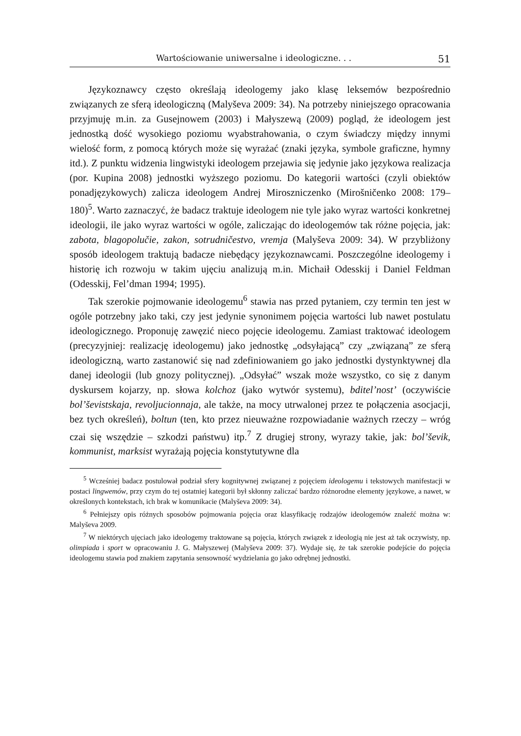Wartościowanie uniwersalne i ideologiczne. . . 51
Językoznawcy często określają ideologemy jako klasę leksemów bezpośrednio związanych ze sferą ideologiczną (Malyševa 2009: 34). Na potrzeby niniejszego opracowania przyjmuję m.in. za Gusejnowem (2003) i Małyszewą (2009) pogląd, że ideologem jest jednostką dość wysokiego poziomu wyabstrahowania, o czym świadczy między innymi wielość form, z pomocą których może się wyrażać (znaki języka, symbole graficzne, hymny itd.). Z punktu widzenia lingwistyki ideologem przejawia się jedynie jako językowa realizacja (por. Kupina 2008) jednostki wyższego poziomu. Do kategorii wartości (czyli obiektów ponadjęzykowych) zalicza ideologem Andrej Miroszniczenko (Mirošničenko 2008: 179–180)<sup>5</sup>. Warto zaznaczyć, że badacz traktuje ideologem nie tyle jako wyraz wartości konkretnej ideologii, ile jako wyraz wartości w ogóle, zaliczając do ideologemów tak różne pojęcia, jak: zabota, blagopolučie, zakon, sotrudničestvo, vremja (Malyševa 2009: 34). W przybliżony sposób ideologem traktują badacze niebędący językoznawcami. Poszczególne ideologemy i historię ich rozwoju w takim ujęciu analizują m.in. Michaił Odesskij i Daniel Feldman (Odesskij, Fel’dman 1994; 1995).
Tak szerokie pojmowanie ideologemu<sup>6</sup> stawia nas przed pytaniem, czy termin ten jest w ogóle potrzebny jako taki, czy jest jedynie synonimem pojęcia wartości lub nawet postulatu ideologicznego. Proponuję zawęzić nieco pojęcie ideologemu. Zamiast traktować ideologem (precyzyjniej: realizację ideologemu) jako jednostkę „odsyłającą” czy „związaną” ze sferą ideologiczną, warto zastanowić się nad zdefiniowaniem go jako jednostki dystynktywnej dla danej ideologii (lub gnozy politycznej). „Odsyłać” wszak może wszystko, co się z danym dyskursem kojarzy, np. słowa kolchoz (jako wytwór systemu), bditel’nost’ (oczywiście bol’ševistskaja, revoljucionnaja, ale także, na mocy utrwalonej przez te połączenia asocjacji, bez tych określeń), boltun (ten, kto przez nieuważne rozpowiadanie ważnych rzeczy – wróg czai się wszędzie – szkodzi państwu) itp.<sup>7</sup> Z drugiej strony, wyrazy takie, jak: bol’ševik, kommunist, marksist wyrażają pojęcia konstytutywne dla
<sup>5</sup> Wcześniej badacz postulował podział sfery kognitywnej związanej z pojęciem ideologemu i tekstowych manifestacji w postaci lingwemów, przy czym do tej ostatniej kategorii był skłonny zaliczać bardzo różnorodne elementy językowe, a nawet, w określonych kontekstach, ich brak w komunikacie (Malyševa 2009: 34).
<sup>6</sup> Pełniejszy opis różnych sposobów pojmowania pojęcia oraz klasyfikację rodzajów ideologemów znaleźć można w: Malyševa 2009.
<sup>7</sup> W niektórych ujęciach jako ideologemy traktowane są pojęcia, których związek z ideologią nie jest aż tak oczywisty, np. olimpiada i sport w opracowaniu J. G. Małyszewej (Malyševa 2009: 37). Wydaje się, że tak szerokie podejście do pojęcia ideologemu stawia pod znakiem zapytania sensowność wydzielania go jako odrębnej jednostki.